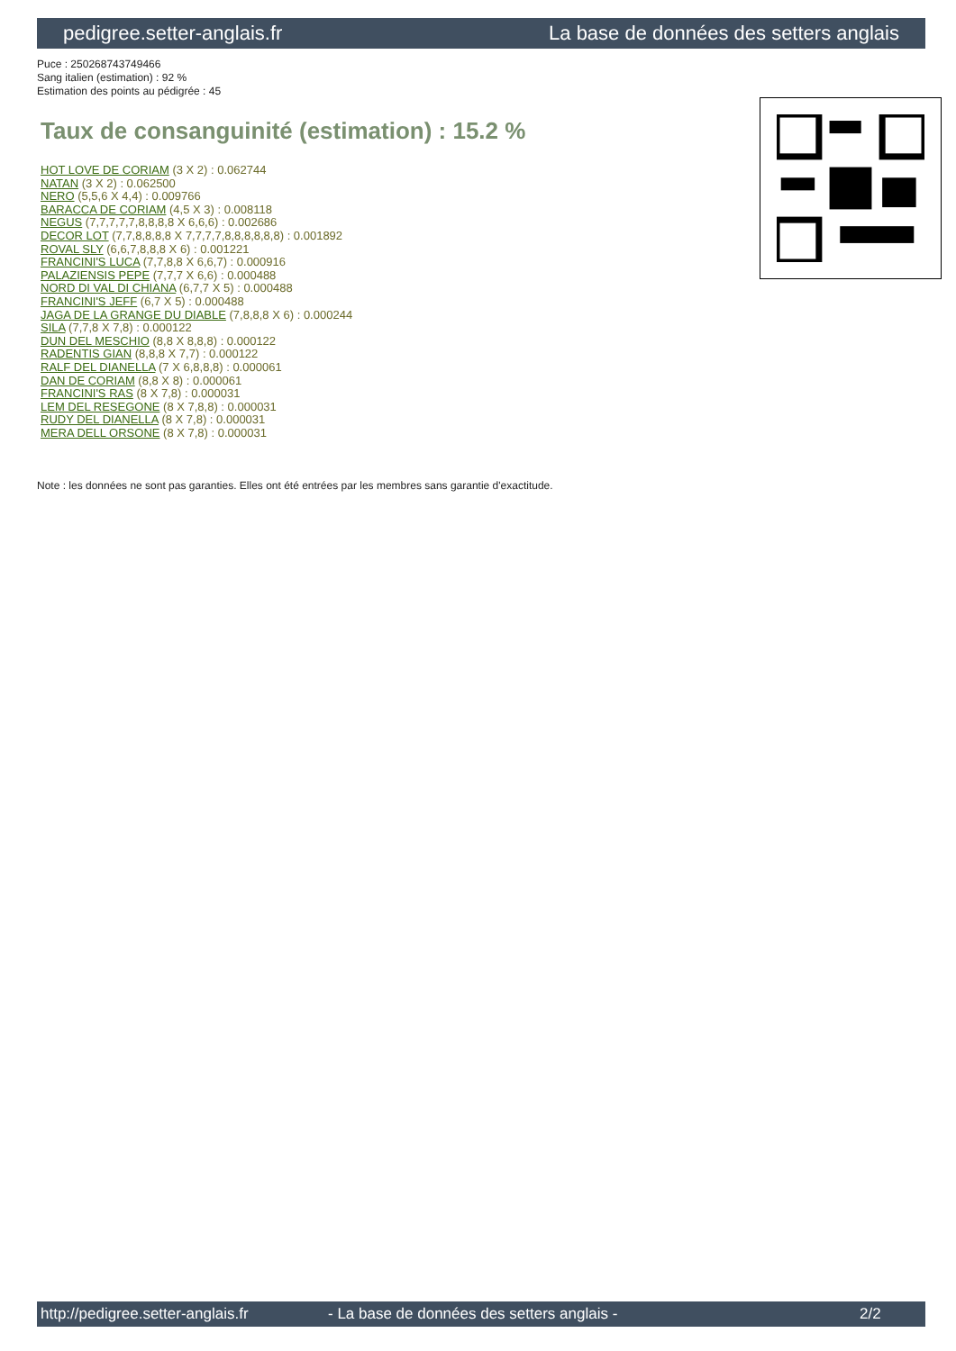pedigree.setter-anglais.fr La base de données des setters anglais
Puce : 250268743749466
Sang italien (estimation) : 92 %
Estimation des points au pédigrée : 45
Taux de consanguinité (estimation) : 15.2 %
HOT LOVE DE CORIAM (3 X 2) : 0.062744
NATAN (3 X 2) : 0.062500
NERO (5,5,6 X 4,4) : 0.009766
BARACCA DE CORIAM (4,5 X 3) : 0.008118
NEGUS (7,7,7,7,7,8,8,8,8 X 6,6,6) : 0.002686
DECOR LOT (7,7,8,8,8,8 X 7,7,7,7,8,8,8,8,8,8) : 0.001892
ROVAL SLY (6,6,7,8,8,8 X 6) : 0.001221
FRANCINI'S LUCA (7,7,8,8 X 6,6,7) : 0.000916
PALAZIENSIS PEPE (7,7,7 X 6,6) : 0.000488
NORD DI VAL DI CHIANA (6,7,7 X 5) : 0.000488
FRANCINI'S JEFF (6,7 X 5) : 0.000488
JAGA DE LA GRANGE DU DIABLE (7,8,8,8 X 6) : 0.000244
SILA (7,7,8 X 7,8) : 0.000122
DUN DEL MESCHIO (8,8 X 8,8,8) : 0.000122
RADENTIS GIAN (8,8,8 X 7,7) : 0.000122
RALF DEL DIANELLA (7 X 6,8,8,8) : 0.000061
DAN DE CORIAM (8,8 X 8) : 0.000061
FRANCINI'S RAS (8 X 7,8) : 0.000031
LEM DEL RESEGONE (8 X 7,8,8) : 0.000031
RUDY DEL DIANELLA (8 X 7,8) : 0.000031
MERA DELL ORSONE (8 X 7,8) : 0.000031
Note : les données ne sont pas garanties. Elles ont été entrées par les membres sans garantie d'exactitude.
http://pedigree.setter-anglais.fr - La base de données des setters anglais - 2/2